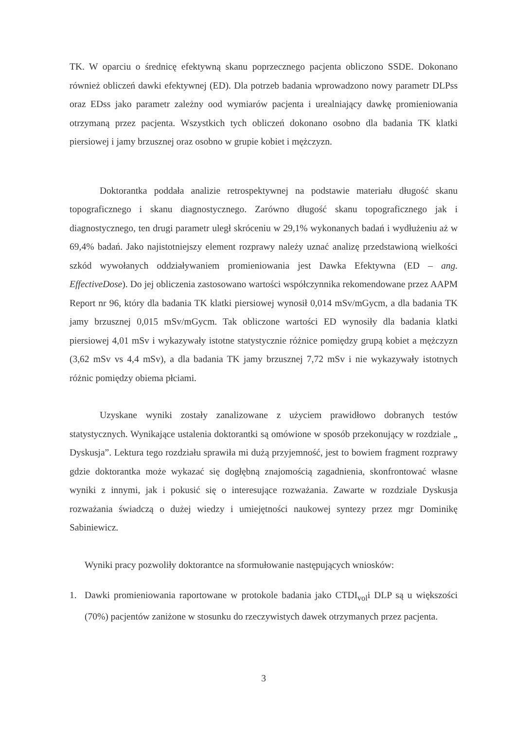TK. W oparciu o średnicę efektywną skanu poprzecznego pacjenta obliczono SSDE. Dokonano również obliczeń dawki efektywnej (ED). Dla potrzeb badania wprowadzono nowy parametr DLPss oraz EDss jako parametr zależny ood wymiarów pacjenta i urealniający dawkę promieniowania otrzymaną przez pacjenta. Wszystkich tych obliczeń dokonano osobno dla badania TK klatki piersiowej i jamy brzusznej oraz osobno w grupie kobiet i mężczyzn.
Doktorantka poddała analizie retrospektywnej na podstawie materiału długość skanu topograficznego i skanu diagnostycznego. Zarówno długość skanu topograficznego jak i diagnostycznego, ten drugi parametr uległ skróceniu w 29,1% wykonanych badań i wydłużeniu aż w 69,4% badań. Jako najistotniejszy element rozprawy należy uznać analizę przedstawioną wielkości szkód wywołanych oddziaływaniem promieniowania jest Dawka Efektywna (ED – ang. EffectiveDose). Do jej obliczenia zastosowano wartości współczynnika rekomendowane przez AAPM Report nr 96, który dla badania TK klatki piersiowej wynosił 0,014 mSv/mGycm, a dla badania TK jamy brzusznej 0,015 mSv/mGycm. Tak obliczone wartości ED wynosiły dla badania klatki piersiowej 4,01 mSv i wykazywały istotne statystycznie różnice pomiędzy grupą kobiet a mężczyzn (3,62 mSv vs 4,4 mSv), a dla badania TK jamy brzusznej 7,72 mSv i nie wykazywały istotnych różnic pomiędzy obiema płciami.
Uzyskane wyniki zostały zanalizowane z użyciem prawidłowo dobranych testów statystycznych. Wynikające ustalenia doktorantki są omówione w sposób przekonujący w rozdziale „ Dyskusja”. Lektura tego rozdziału sprawiła mi dużą przyjemność, jest to bowiem fragment rozprawy gdzie doktorantka może wykazać się dogłębną znajomością zagadnienia, skonfrontować własne wyniki z innymi, jak i pokusić się o interesujące rozważania. Zawarte w rozdziale Dyskusja rozważania świadczą o dużej wiedzy i umiejętności naukowej syntezy przez mgr Dominikę Sabiniewicz.
Wyniki pracy pozwoliły doktorantce na sformułowanie następujących wniosków:
1. Dawki promieniowania raportowane w protokole badania jako CTDI<sub>vol</sub>i DLP są u większości (70%) pacjentów zaniżone w stosunku do rzeczywistych dawek otrzymanych przez pacjenta.
3